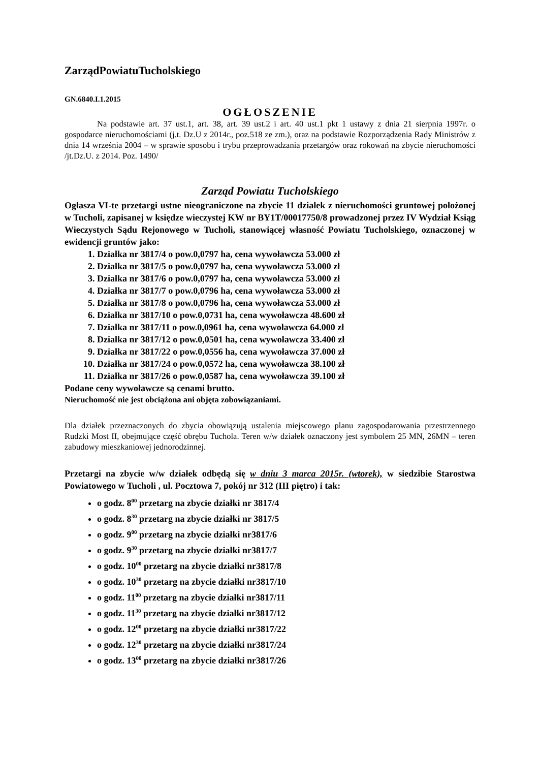ZarządPowiatuTucholskiego
GN.6840.I.1.2015
OGŁOSZENIE
Na podstawie art. 37 ust.1, art. 38, art. 39 ust.2 i art. 40 ust.1 pkt 1 ustawy z dnia 21 sierpnia 1997r. o gospodarce nieruchomościami (j.t. Dz.U z 2014r., poz.518 ze zm.), oraz na podstawie Rozporządzenia Rady Ministrów z dnia 14 września 2004 – w sprawie sposobu i trybu przeprowadzania przetargów oraz rokowań na zbycie nieruchomości /jt.Dz.U. z 2014. Poz. 1490/
Zarząd Powiatu Tucholskiego
Ogłasza VI-te przetargi ustne nieograniczone na zbycie 11 działek z nieruchomości gruntowej położonej w Tucholi, zapisanej w księdze wieczystej KW nr BY1T/00017750/8 prowadzonej przez IV Wydział Ksiąg Wieczystych Sądu Rejonowego w Tucholi, stanowiącej własność Powiatu Tucholskiego, oznaczonej w ewidencji gruntów jako:
1. Działka nr 3817/4 o pow.0,0797 ha, cena wywoławcza 53.000 zł
2. Działka nr 3817/5 o pow.0,0797 ha, cena wywoławcza 53.000 zł
3. Działka nr 3817/6 o pow.0,0797 ha, cena wywoławcza 53.000 zł
4. Działka nr 3817/7 o pow.0,0796 ha, cena wywoławcza 53.000 zł
5. Działka nr 3817/8 o pow.0,0796 ha, cena wywoławcza 53.000 zł
6. Działka nr 3817/10 o pow.0,0731 ha, cena wywoławcza 48.600 zł
7. Działka nr 3817/11 o pow.0,0961 ha, cena wywoławcza 64.000 zł
8. Działka nr 3817/12 o pow.0,0501 ha, cena wywoławcza 33.400 zł
9. Działka nr 3817/22 o pow.0,0556 ha, cena wywoławcza 37.000 zł
10. Działka nr 3817/24 o pow.0,0572 ha, cena wywoławcza 38.100 zł
11. Działka nr 3817/26 o pow.0,0587 ha, cena wywoławcza 39.100 zł
Podane ceny wywoławcze są cenami brutto.
Nieruchomość nie jest obciążona ani objęta zobowiązaniami.
Dla działek przeznaczonych do zbycia obowiązują ustalenia miejscowego planu zagospodarowania przestrzennego Rudzki Most II, obejmujące część obrębu Tuchola. Teren w/w działek oznaczony jest symbolem 25 MN, 26MN – teren zabudowy mieszkaniowej jednorodzinnej.
Przetargi na zbycie w/w działek odbędą się w dniu 3 marca 2015r. (wtorek), w siedzibie Starostwa Powiatowego w Tucholi , ul. Pocztowa 7, pokój nr 312 (III piętro) i tak:
o godz. 8<sup>00</sup> przetarg na zbycie działki nr 3817/4
o godz. 8<sup>30</sup> przetarg na zbycie działki nr 3817/5
o godz. 9<sup>00</sup> przetarg na zbycie działki nr3817/6
o godz. 9<sup>30</sup> przetarg na zbycie działki nr3817/7
o godz. 10<sup>00</sup> przetarg na zbycie działki nr3817/8
o godz. 10<sup>30</sup> przetarg na zbycie działki nr3817/10
o godz. 11<sup>00</sup> przetarg na zbycie działki nr3817/11
o godz. 11<sup>30</sup> przetarg na zbycie działki nr3817/12
o godz. 12<sup>00</sup> przetarg na zbycie działki nr3817/22
o godz. 12<sup>30</sup> przetarg na zbycie działki nr3817/24
o godz. 13<sup>00</sup> przetarg na zbycie działki nr3817/26